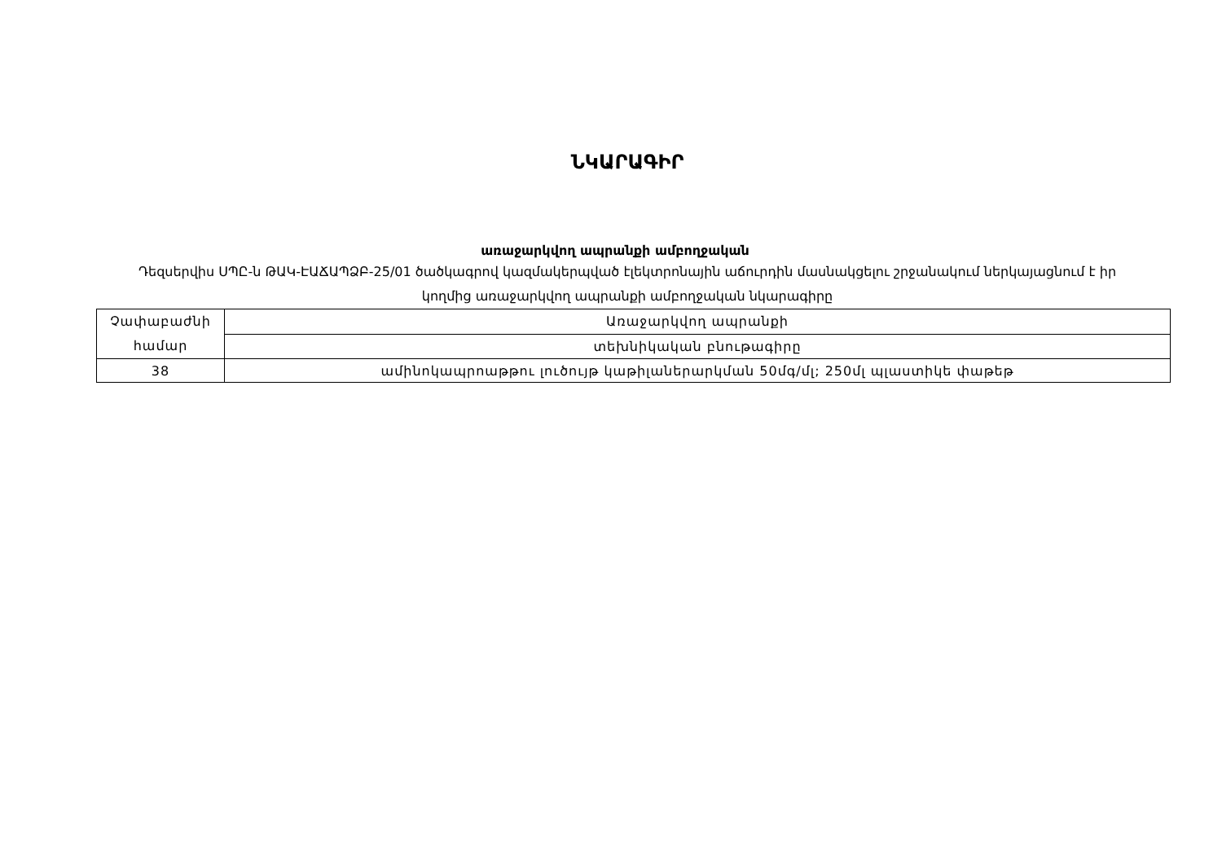ՆԿԱՐԱԳԻՐ
առաջարկվող ապրանքի ամբողջական
Դեզսերվիս ՍՊԸ-ն ԹԱԿ-ԷԱՃԱՊՁԲ-25/01 ծածկագրով կազմակերպված էլեկտրոնային աճուրդին մասնակցելու շրջանակում ներկայացնում է իր կողմից առաջարկվող ապրանքի ամբողջական նկարագիրը
| Չափաբաժնի համար | Առաջարկվող ապրանքի |
| | տեխնիկական բնութագիրը |
| 38 | ամինոկապրոաթթու լուծույթ կաթիլաներարկման 50մգ/մլ; 250մլ պլաստիկե փաթեթ |